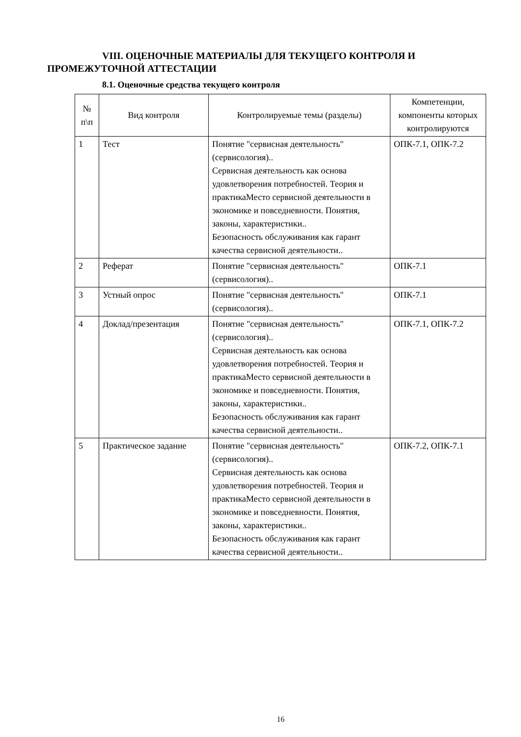VIII. ОЦЕНОЧНЫЕ МАТЕРИАЛЫ ДЛЯ ТЕКУЩЕГО КОНТРОЛЯ И ПРОМЕЖУТОЧНОЙ АТТЕСТАЦИИ
8.1. Оценочные средства текущего контроля
| № п\п | Вид контроля | Контролируемые темы (разделы) | Компетенции, компоненты которых контролируются |
| --- | --- | --- | --- |
| 1 | Тест | Понятие "сервисная деятельность" (сервисология).. Сервисная деятельность как основа удовлетворения потребностей. Теория и практикаМесто сервисной деятельности в экономике и повседневности. Понятия, законы, характеристики.. Безопасность обслуживания как гарант качества сервисной деятельности.. | ОПК-7.1, ОПК-7.2 |
| 2 | Реферат | Понятие "сервисная деятельность" (сервисология).. | ОПК-7.1 |
| 3 | Устный опрос | Понятие "сервисная деятельность" (сервисология).. | ОПК-7.1 |
| 4 | Доклад/презентация | Понятие "сервисная деятельность" (сервисология).. Сервисная деятельность как основа удовлетворения потребностей. Теория и практикаМесто сервисной деятельности в экономике и повседневности. Понятия, законы, характеристики.. Безопасность обслуживания как гарант качества сервисной деятельности.. | ОПК-7.1, ОПК-7.2 |
| 5 | Практическое задание | Понятие "сервисная деятельность" (сервисология).. Сервисная деятельность как основа удовлетворения потребностей. Теория и практикаМесто сервисной деятельности в экономике и повседневности. Понятия, законы, характеристики.. Безопасность обслуживания как гарант качества сервисной деятельности.. | ОПК-7.2, ОПК-7.1 |
16